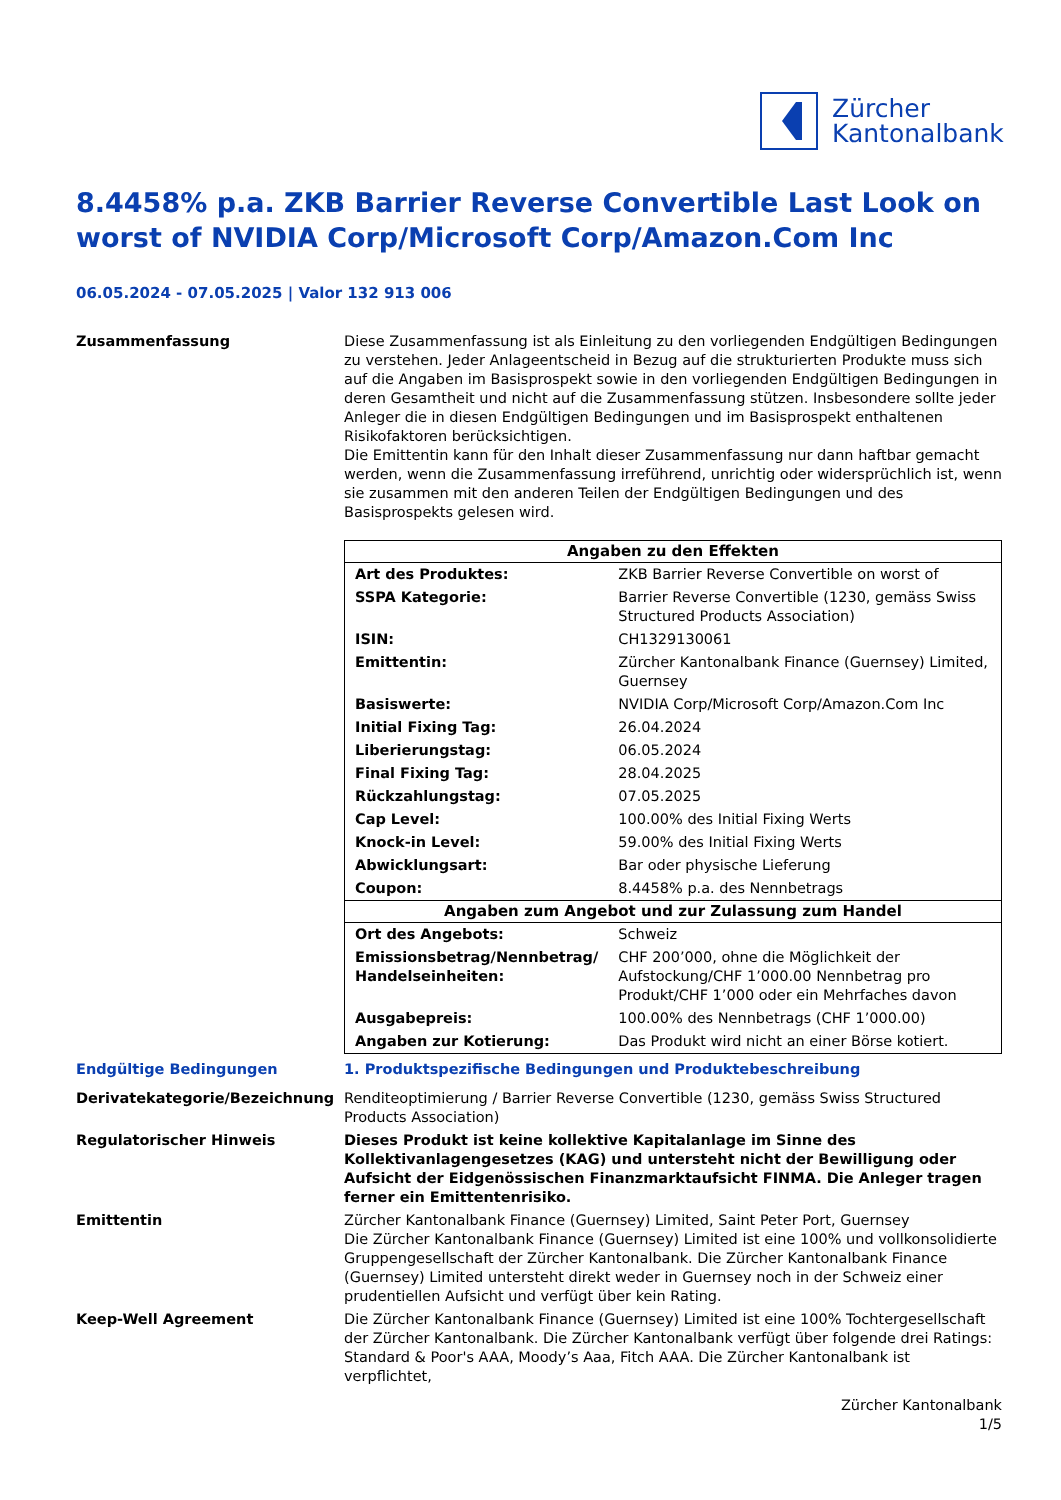Zürcher
Kantonalbank
8.4458% p.a. ZKB Barrier Reverse Convertible Last Look on worst of NVIDIA Corp/Microsoft Corp/Amazon.Com Inc
06.05.2024 - 07.05.2025 | Valor 132 913 006
Zusammenfassung Diese Zusammenfassung ist als Einleitung zu den vorliegenden Endgültigen Bedingungen zu verstehen. Jeder Anlageentscheid in Bezug auf die strukturierten Produkte muss sich auf die Angaben im Basisprospekt sowie in den vorliegenden Endgültigen Bedingungen in deren Gesamtheit und nicht auf die Zusammenfassung stützen. Insbesondere sollte jeder Anleger die in diesen Endgültigen Bedingungen und im Basisprospekt enthaltenen Risikofaktoren berücksichtigen.
Die Emittentin kann für den Inhalt dieser Zusammenfassung nur dann haftbar gemacht werden, wenn die Zusammenfassung irreführend, unrichtig oder widersprüchlich ist, wenn sie zusammen mit den anderen Teilen der Endgültigen Bedingungen und des Basisprospekts gelesen wird.
| Angaben zu den Effekten | |
| --- | --- |
| Art des Produktes: | ZKB Barrier Reverse Convertible on worst of |
| SSPA Kategorie: | Barrier Reverse Convertible (1230, gemäss Swiss Structured Products Association) |
| ISIN: | CH1329130061 |
| Emittentin: | Zürcher Kantonalbank Finance (Guernsey) Limited, Guernsey |
| Basiswerte: | NVIDIA Corp/Microsoft Corp/Amazon.Com Inc |
| Initial Fixing Tag: | 26.04.2024 |
| Liberierungstag: | 06.05.2024 |
| Final Fixing Tag: | 28.04.2025 |
| Rückzahlungstag: | 07.05.2025 |
| Cap Level: | 100.00% des Initial Fixing Werts |
| Knock-in Level: | 59.00% des Initial Fixing Werts |
| Abwicklungsart: | Bar oder physische Lieferung |
| Coupon: | 8.4458% p.a. des Nennbetrags |
| Angaben zum Angebot und zur Zulassung zum Handel | |
| Ort des Angebots: | Schweiz |
| Emissionsbetrag/Nennbetrag/ Handelseinheiten: | CHF 200’000, ohne die Möglichkeit der Aufstockung/CHF 1’000.00 Nennbetrag pro Produkt/CHF 1’000 oder ein Mehrfaches davon |
| Ausgabepreis: | 100.00% des Nennbetrags (CHF 1’000.00) |
| Angaben zur Kotierung: | Das Produkt wird nicht an einer Börse kotiert. |
Endgültige Bedingungen 1. Produktspezifische Bedingungen und Produktebeschreibung
Derivatekategorie/Bezeichnung Renditeoptimierung / Barrier Reverse Convertible (1230, gemäss Swiss Structured Products Association)
Regulatorischer Hinweis Dieses Produkt ist keine kollektive Kapitalanlage im Sinne des Kollektivanlagengesetzes (KAG) und untersteht nicht der Bewilligung oder Aufsicht der Eidgenössischen Finanzmarktaufsicht FINMA. Die Anleger tragen ferner ein Emittentenrisiko.
Emittentin Zürcher Kantonalbank Finance (Guernsey) Limited, Saint Peter Port, Guernsey
Die Zürcher Kantonalbank Finance (Guernsey) Limited ist eine 100% und vollkonsolidierte Gruppengesellschaft der Zürcher Kantonalbank. Die Zürcher Kantonalbank Finance (Guernsey) Limited untersteht direkt weder in Guernsey noch in der Schweiz einer prudentiellen Aufsicht und verfügt über kein Rating.
Keep-Well Agreement Die Zürcher Kantonalbank Finance (Guernsey) Limited ist eine 100% Tochtergesellschaft der Zürcher Kantonalbank. Die Zürcher Kantonalbank verfügt über folgende drei Ratings: Standard & Poor's AAA, Moody’s Aaa, Fitch AAA. Die Zürcher Kantonalbank ist verpflichtet,
Zürcher Kantonalbank
1/5